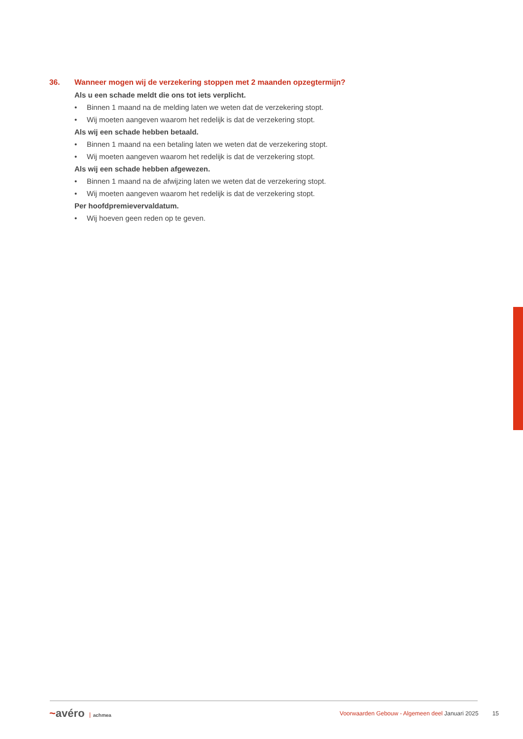36. Wanneer mogen wij de verzekering stoppen met 2 maanden opzegtermijn?
Als u een schade meldt die ons tot iets verplicht.
• Binnen 1 maand na de melding laten we weten dat de verzekering stopt.
• Wij moeten aangeven waarom het redelijk is dat de verzekering stopt.
Als wij een schade hebben betaald.
• Binnen 1 maand na een betaling laten we weten dat de verzekering stopt.
• Wij moeten aangeven waarom het redelijk is dat de verzekering stopt.
Als wij een schade hebben afgewezen.
• Binnen 1 maand na de afwijzing laten we weten dat de verzekering stopt.
• Wij moeten aangeven waarom het redelijk is dat de verzekering stopt.
Per hoofdpremievervaldatum.
• Wij hoeven geen reden op te geven.
~avéro achmea
Voorwaarden Gebouw - Algemeen deel Januari 2025
15